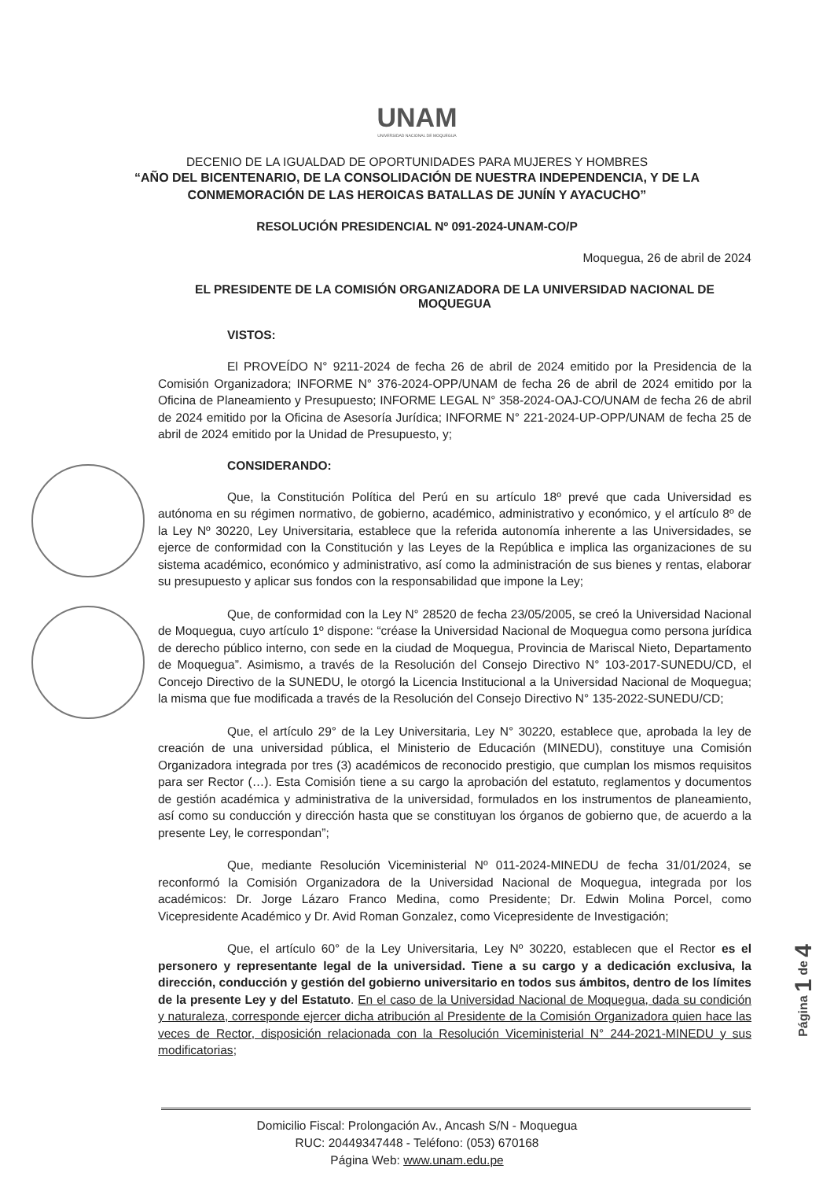UNAM
UNIVERSIDAD NACIONAL DE MOQUEGUA
DECENIO DE LA IGUALDAD DE OPORTUNIDADES PARA MUJERES Y HOMBRES
“AÑO DEL BICENTENARIO, DE LA CONSOLIDACIÓN DE NUESTRA INDEPENDENCIA, Y DE LA
CONMEMORACIÓN DE LAS HEROICAS BATALLAS DE JUNÍN Y AYACUCHO”
RESOLUCIÓN PRESIDENCIAL Nº 091-2024-UNAM-CO/P
Moquegua, 26 de abril de 2024
EL PRESIDENTE DE LA COMISIÓN ORGANIZADORA DE LA UNIVERSIDAD NACIONAL DE MOQUEGUA
VISTOS:
El PROVEÍDO N° 9211-2024 de fecha 26 de abril de 2024 emitido por la Presidencia de la Comisión Organizadora; INFORME N° 376-2024-OPP/UNAM de fecha 26 de abril de 2024 emitido por la Oficina de Planeamiento y Presupuesto; INFORME LEGAL N° 358-2024-OAJ-CO/UNAM de fecha 26 de abril de 2024 emitido por la Oficina de Asesoría Jurídica; INFORME N° 221-2024-UP-OPP/UNAM de fecha 25 de abril de 2024 emitido por la Unidad de Presupuesto, y;
CONSIDERANDO:
Que, la Constitución Política del Perú en su artículo 18º prevé que cada Universidad es autónoma en su régimen normativo, de gobierno, académico, administrativo y económico, y el artículo 8º de la Ley Nº 30220, Ley Universitaria, establece que la referida autonomía inherente a las Universidades, se ejerce de conformidad con la Constitución y las Leyes de la República e implica las organizaciones de su sistema académico, económico y administrativo, así como la administración de sus bienes y rentas, elaborar su presupuesto y aplicar sus fondos con la responsabilidad que impone la Ley;
Que, de conformidad con la Ley N° 28520 de fecha 23/05/2005, se creó la Universidad Nacional de Moquegua, cuyo artículo 1º dispone: “créase la Universidad Nacional de Moquegua como persona jurídica de derecho público interno, con sede en la ciudad de Moquegua, Provincia de Mariscal Nieto, Departamento de Moquegua”. Asimismo, a través de la Resolución del Consejo Directivo N° 103-2017-SUNEDU/CD, el Concejo Directivo de la SUNEDU, le otorgó la Licencia Institucional a la Universidad Nacional de Moquegua; la misma que fue modificada a través de la Resolución del Consejo Directivo N° 135-2022-SUNEDU/CD;
Que, el artículo 29° de la Ley Universitaria, Ley N° 30220, establece que, aprobada la ley de creación de una universidad pública, el Ministerio de Educación (MINEDU), constituye una Comisión Organizadora integrada por tres (3) académicos de reconocido prestigio, que cumplan los mismos requisitos para ser Rector (…). Esta Comisión tiene a su cargo la aprobación del estatuto, reglamentos y documentos de gestión académica y administrativa de la universidad, formulados en los instrumentos de planeamiento, así como su conducción y dirección hasta que se constituyan los órganos de gobierno que, de acuerdo a la presente Ley, le correspondan”;
Que, mediante Resolución Viceministerial Nº 011-2024-MINEDU de fecha 31/01/2024, se reconformó la Comisión Organizadora de la Universidad Nacional de Moquegua, integrada por los académicos: Dr. Jorge Lázaro Franco Medina, como Presidente; Dr. Edwin Molina Porcel, como Vicepresidente Académico y Dr. Avid Roman Gonzalez, como Vicepresidente de Investigación;
Que, el artículo 60° de la Ley Universitaria, Ley Nº 30220, establecen que el Rector es el personero y representante legal de la universidad. Tiene a su cargo y a dedicación exclusiva, la dirección, conducción y gestión del gobierno universitario en todos sus ámbitos, dentro de los límites de la presente Ley y del Estatuto. En el caso de la Universidad Nacional de Moquegua, dada su condición y naturaleza, corresponde ejercer dicha atribución al Presidente de la Comisión Organizadora quien hace las veces de Rector, disposición relacionada con la Resolución Viceministerial N° 244-2021-MINEDU y sus modificatorias;
Página 1 de 4
Domicilio Fiscal: Prolongación Av., Ancash S/N - Moquegua
RUC: 20449347448 - Teléfono: (053) 670168
Página Web: www.unam.edu.pe